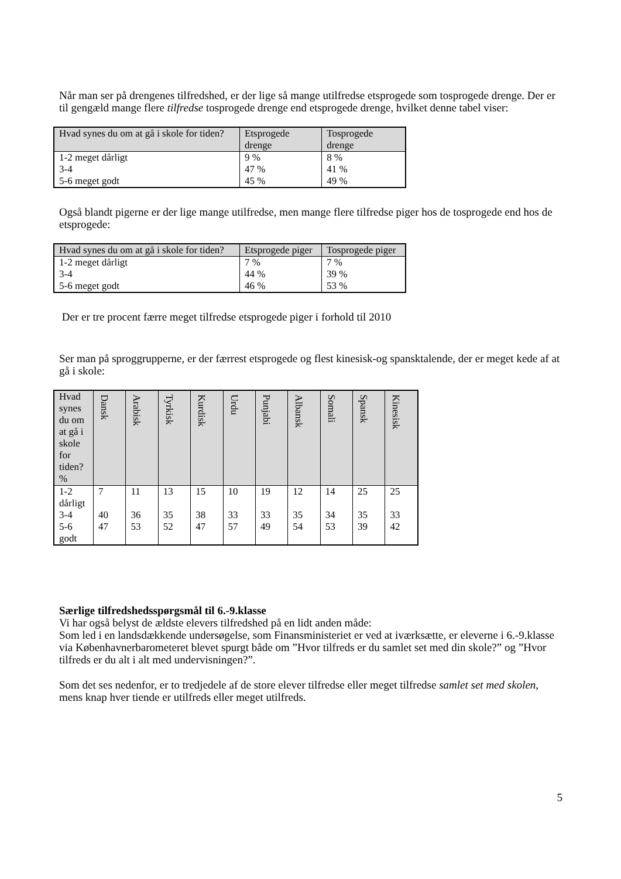Når man ser på drengenes tilfredshed, er der lige så mange utilfredse etsprogede som tosprogede drenge. Der er til gengæld mange flere tilfredse tosprogede drenge end etsprogede drenge, hvilket denne tabel viser:
| Hvad synes du om at gå i skole for tiden? | Etsprogede drenge | Tosprogede drenge |
| --- | --- | --- |
| 1-2 meget dårligt 3-4 5-6 meget godt | 9 % 47 % 45 % | 8 % 41 % 49 % |
Også blandt pigerne er der lige mange utilfredse, men mange flere tilfredse piger hos de tosprogede end hos de etsprogede:
| Hvad synes du om at gå i skole for tiden? | Etsprogede piger | Tosprogede piger |
| --- | --- | --- |
| 1-2 meget dårligt 3-4 5-6 meget godt | 7 % 44 % 46 % | 7 % 39 % 53 % |
Der er tre procent færre meget tilfredse etsprogede piger i forhold til 2010
Ser man på sproggrupperne, er der færrest etsprogede og flest kinesisk-og spansktalende, der er meget kede af at gå i skole:
| Hvad synes du om at gå i skole for tiden? % | Dansk | Arabisk | Tyrkisk | Kurdisk | Urdu | Punjabi | Albansk | Somali | Spansk | Kinesisk |
| --- | --- | --- | --- | --- | --- | --- | --- | --- | --- | --- |
| 1-2 dårligt 3-4 5-6 godt | 7 40 47 | 11 36 53 | 13 35 52 | 15 38 47 | 10 33 57 | 19 33 49 | 12 35 54 | 14 34 53 | 25 35 39 | 25 33 42 |
Særlige tilfredshedsspørgsmål til 6.-9.klasse
Vi har også belyst de ældste elevers tilfredshed på en lidt anden måde:
Som led i en landsdækkende undersøgelse, som Finansministeriet er ved at iværksætte, er eleverne i 6.-9.klasse via Københavnerbarometeret blevet spurgt både om ”Hvor tilfreds er du samlet set med din skole?” og ”Hvor tilfreds er du alt i alt med undervisningen?”.
Som det ses nedenfor, er to tredjedele af de store elever tilfredse eller meget tilfredse samlet set med skolen, mens knap hver tiende er utilfreds eller meget utilfreds.
5